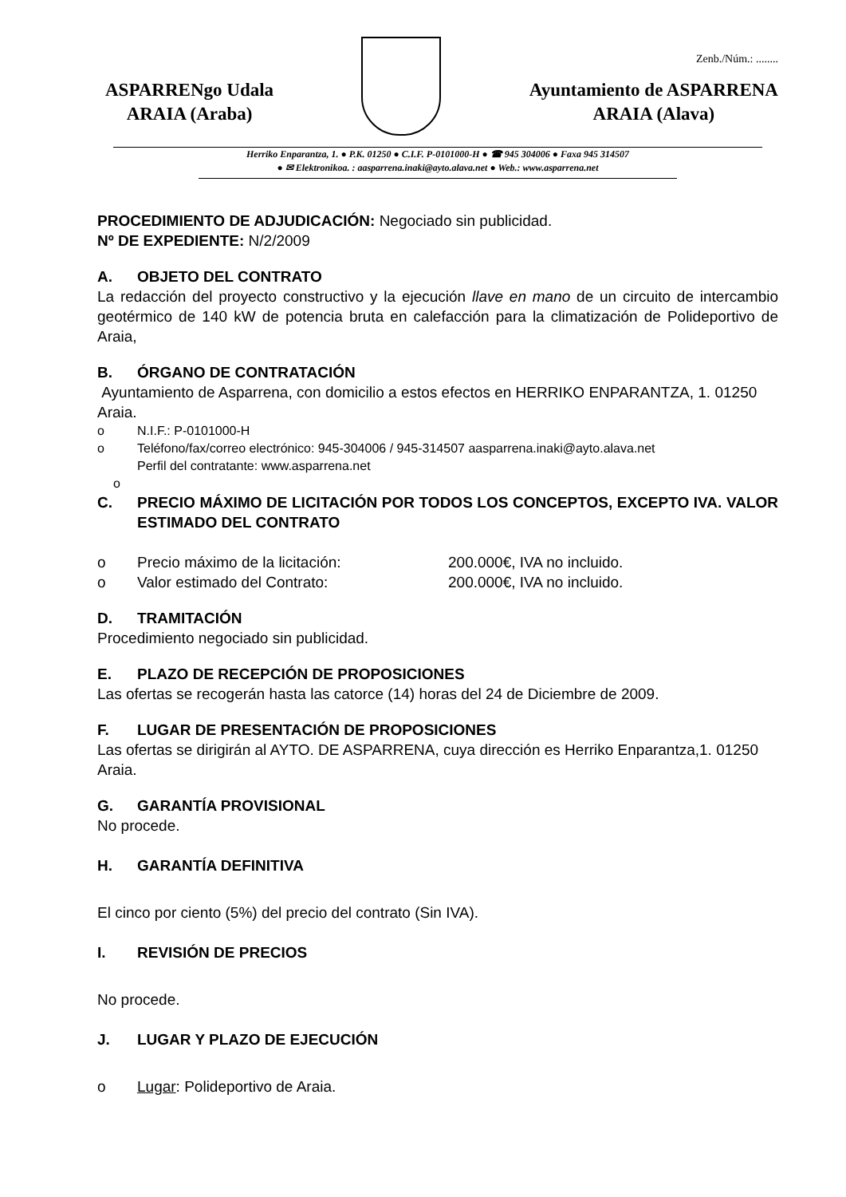Zenb./Núm.: ........
ASPARRENgo Udala
ARAIA (Araba)
Ayuntamiento de ASPARRENA
ARAIA (Alava)
Herriko Enparantza, 1. ● P.K. 01250 ● C.I.F. P-0101000-H ● ☎ 945 304006 ● Faxa 945 314507
● ✉ Elektronikoa. : aasparrena.inaki@ayto.alava.net ● Web.: www.asparrena.net
PROCEDIMIENTO DE ADJUDICACIÓN: Negociado sin publicidad.
Nº DE EXPEDIENTE: N/2/2009
A. OBJETO DEL CONTRATO
La redacción del proyecto constructivo y la ejecución llave en mano de un circuito de intercambio geotérmico de 140 kW de potencia bruta en calefacción para la climatización de Polideportivo de Araia,
B. ÓRGANO DE CONTRATACIÓN
Ayuntamiento de Asparrena, con domicilio a estos efectos en HERRIKO ENPARANTZA, 1. 01250 Araia.
o N.I.F.: P-0101000-H
o Teléfono/fax/correo electrónico: 945-304006 / 945-314507 aasparrena.inaki@ayto.alava.net
Perfil del contratante: www.asparrena.net
o
C. PRECIO MÁXIMO DE LICITACIÓN POR TODOS LOS CONCEPTOS, EXCEPTO IVA. VALOR ESTIMADO DEL CONTRATO
o Precio máximo de la licitación:
200.000€, IVA no incluido.
o Valor estimado del Contrato:
200.000€, IVA no incluido.
D. TRAMITACIÓN
Procedimiento negociado sin publicidad.
E. PLAZO DE RECEPCIÓN DE PROPOSICIONES
Las ofertas se recogerán hasta las catorce (14) horas del 24 de Diciembre de 2009.
F. LUGAR DE PRESENTACIÓN DE PROPOSICIONES
Las ofertas se dirigirán al AYTO. DE ASPARRENA, cuya dirección es Herriko Enparantza,1. 01250 Araia.
G. GARANTÍA PROVISIONAL
No procede.
H. GARANTÍA DEFINITIVA
El cinco por ciento (5%) del precio del contrato (Sin IVA).
I. REVISIÓN DE PRECIOS
No procede.
J. LUGAR Y PLAZO DE EJECUCIÓN
o Lugar: Polideportivo de Araia.